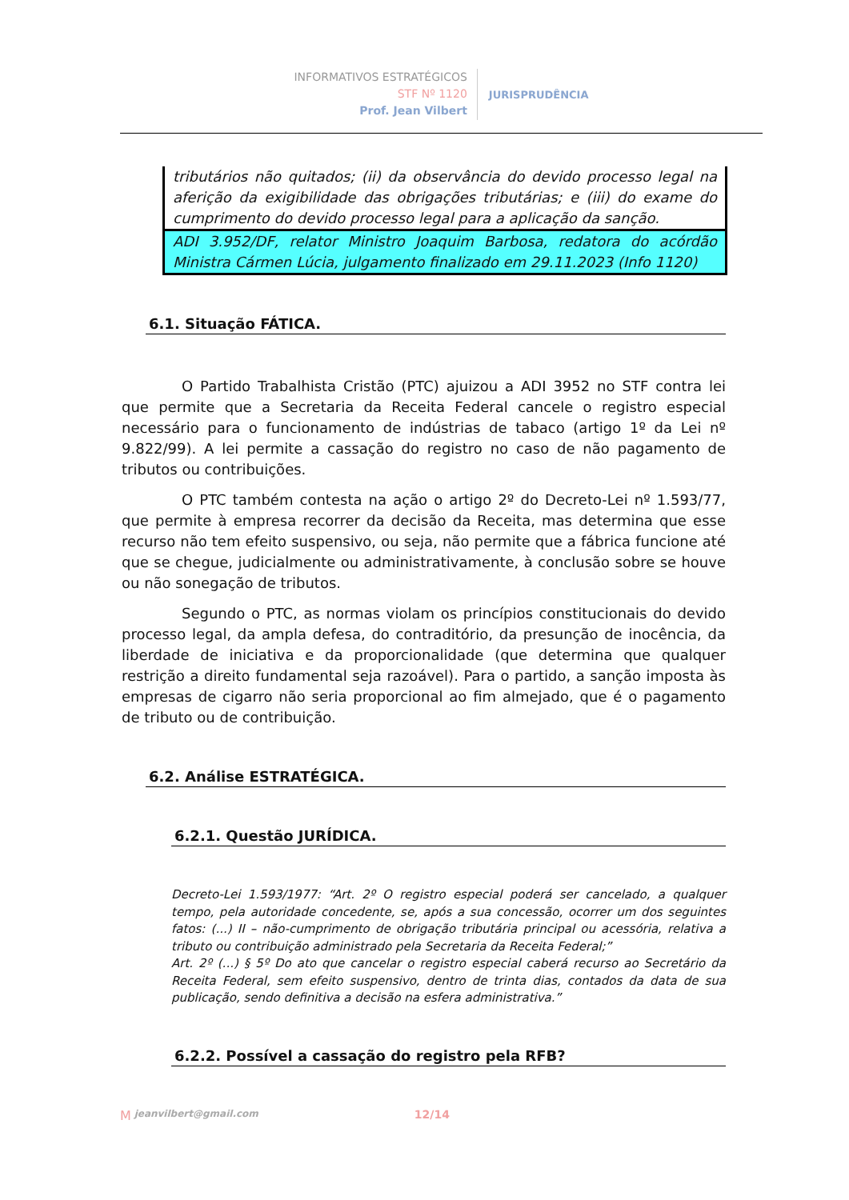INFORMATIVOS ESTRATÉGICOS
STF Nº 1120
Prof. Jean Vilbert
JURISPRUDÊNCIA
tributários não quitados; (ii) da observância do devido processo legal na aferição da exigibilidade das obrigações tributárias; e (iii) do exame do cumprimento do devido processo legal para a aplicação da sanção.
ADI 3.952/DF, relator Ministro Joaquim Barbosa, redatora do acórdão Ministra Cármen Lúcia, julgamento finalizado em 29.11.2023 (Info 1120)
6.1. Situação FÁTICA.
O Partido Trabalhista Cristão (PTC) ajuizou a ADI 3952 no STF contra lei que permite que a Secretaria da Receita Federal cancele o registro especial necessário para o funcionamento de indústrias de tabaco (artigo 1º da Lei nº 9.822/99). A lei permite a cassação do registro no caso de não pagamento de tributos ou contribuições.
O PTC também contesta na ação o artigo 2º do Decreto-Lei nº 1.593/77, que permite à empresa recorrer da decisão da Receita, mas determina que esse recurso não tem efeito suspensivo, ou seja, não permite que a fábrica funcione até que se chegue, judicialmente ou administrativamente, à conclusão sobre se houve ou não sonegação de tributos.
Segundo o PTC, as normas violam os princípios constitucionais do devido processo legal, da ampla defesa, do contraditório, da presunção de inocência, da liberdade de iniciativa e da proporcionalidade (que determina que qualquer restrição a direito fundamental seja razoável). Para o partido, a sanção imposta às empresas de cigarro não seria proporcional ao fim almejado, que é o pagamento de tributo ou de contribuição.
6.2. Análise ESTRATÉGICA.
6.2.1. Questão JURÍDICA.
Decreto-Lei 1.593/1977: “Art. 2º O registro especial poderá ser cancelado, a qualquer tempo, pela autoridade concedente, se, após a sua concessão, ocorrer um dos seguintes fatos: (...) II – não-cumprimento de obrigação tributária principal ou acessória, relativa a tributo ou contribuição administrado pela Secretaria da Receita Federal;”
Art. 2º (...) § 5º Do ato que cancelar o registro especial caberá recurso ao Secretário da Receita Federal, sem efeito suspensivo, dentro de trinta dias, contados da data de sua publicação, sendo definitiva a decisão na esfera administrativa.”
6.2.2. Possível a cassação do registro pela RFB?
M jeanvilbert@gmail.com 12/14